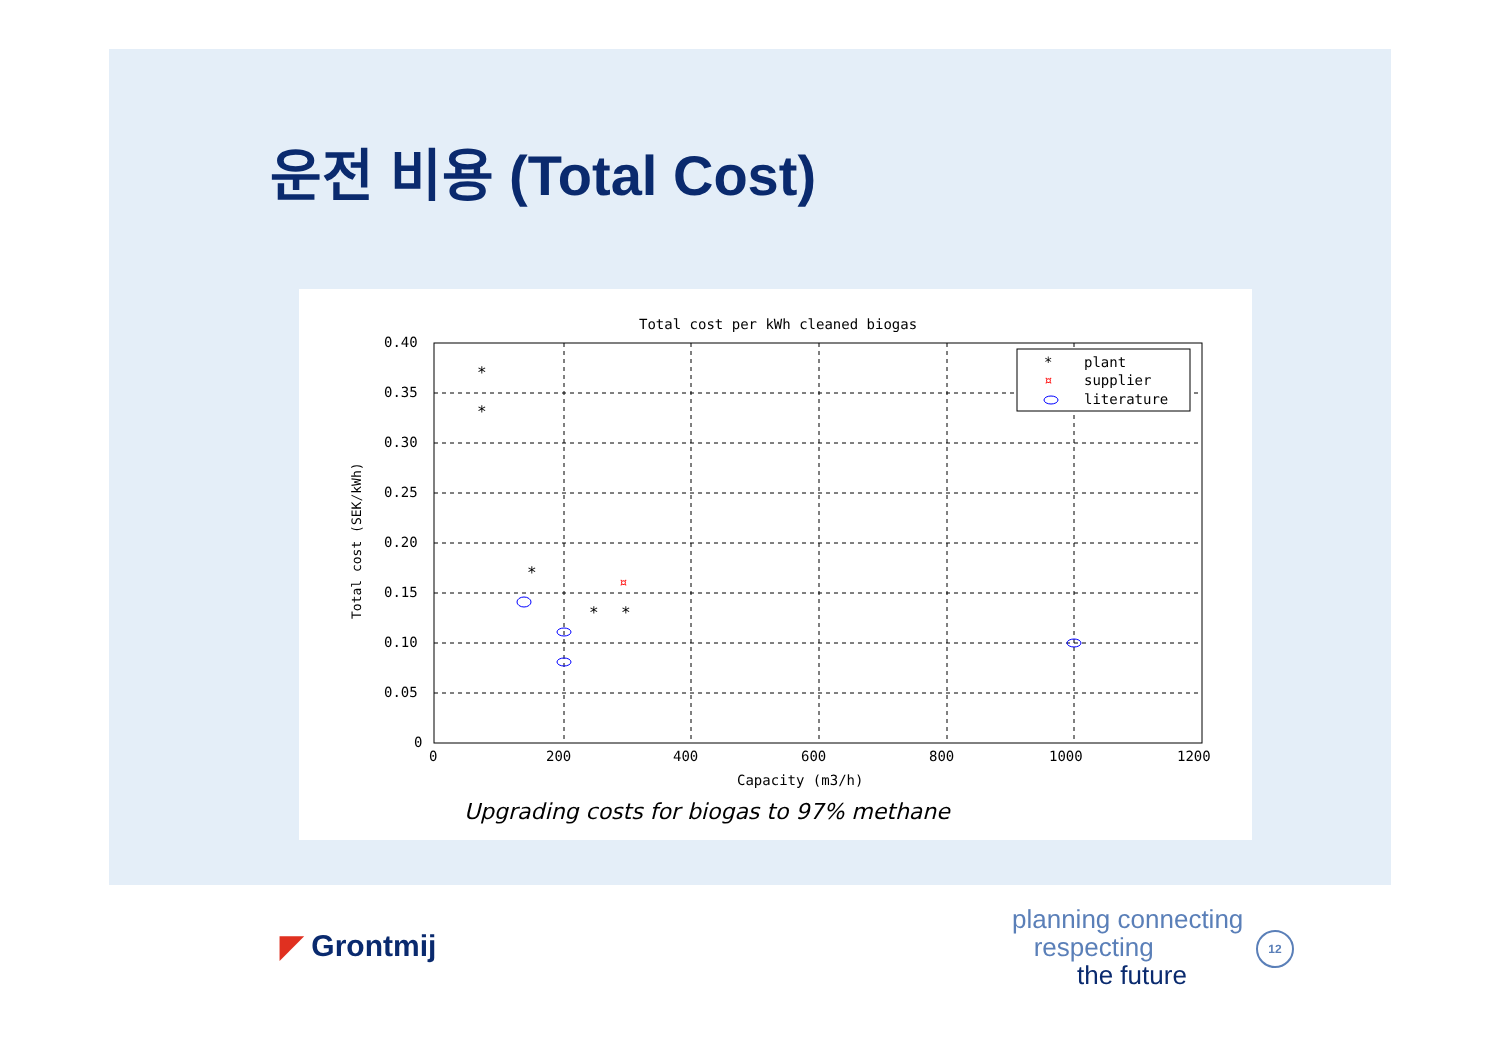운전 비용 (Total Cost)
Total cost per kWh cleaned biogas
0.40
0.35
0.30
0.25
0.20
0.15
0.10
0.05
0
0
200
400
600
800
1000
1200
Capacity (m3/h)
Total cost (SEK/kWh)
*
*
*
*
*
¤
*
plant
¤
supplier
literature
Upgrading costs for biogas to 97% methane
◤ Grontmij
planning connecting
respecting
the future
12